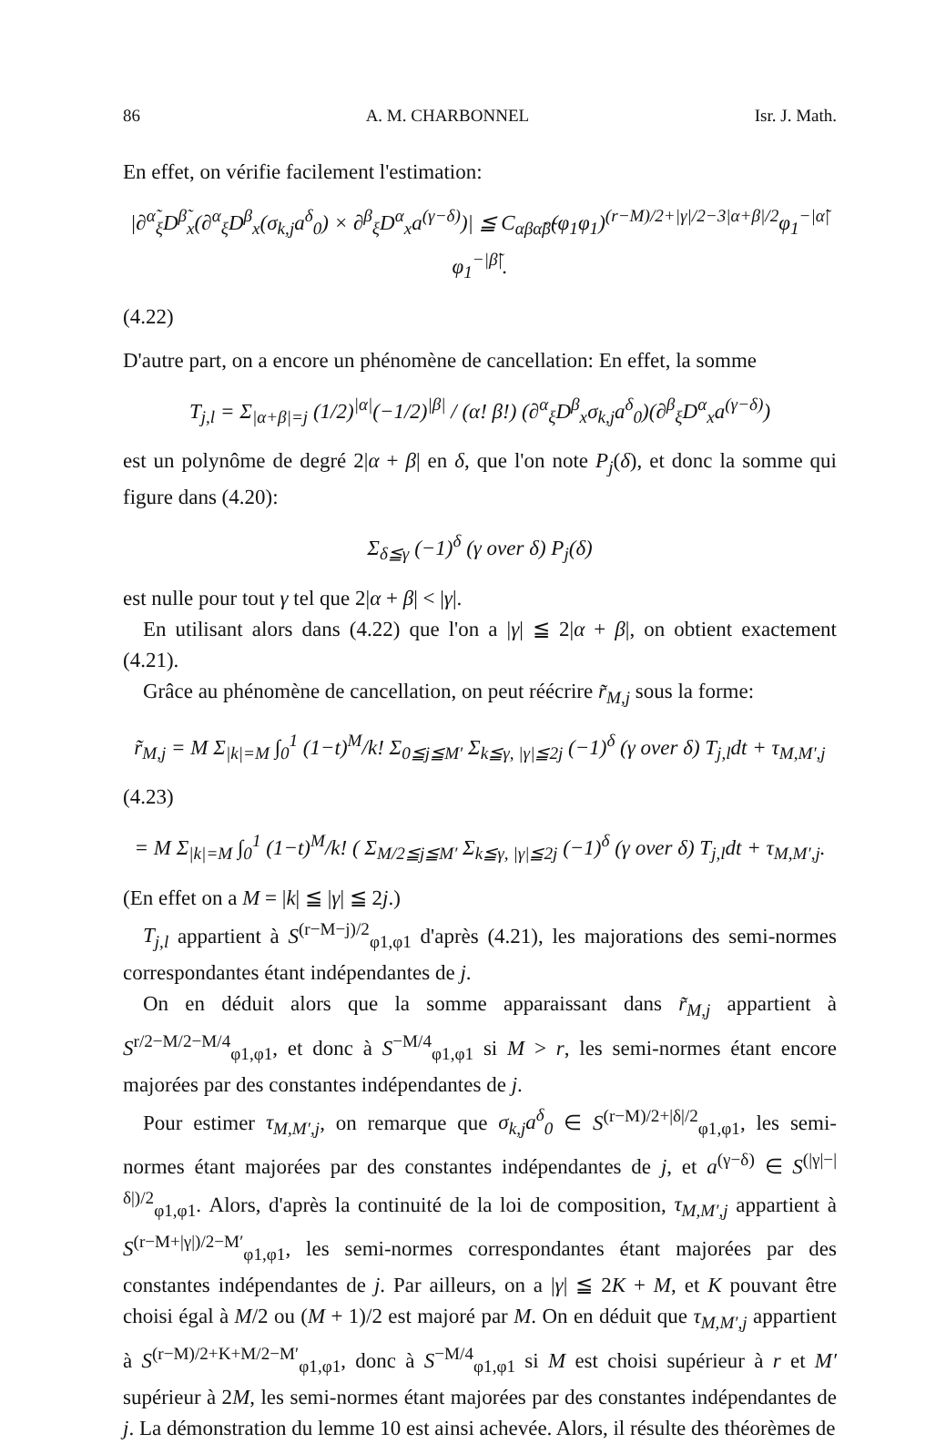86 A. M. CHARBONNEL Isr. J. Math.
En effet, on vérifie facilement l'estimation:
|∂<sup>α̃</sup><sub>ξ</sub>D<sup>β̃</sup><sub>x</sub>(∂<sup>α</sup><sub>ξ</sub>D<sup>β</sup><sub>x</sub>(σ<sub>k,j</sub>a<sup>δ</sup><sub>0</sub>) × ∂<sup>β</sup><sub>ξ</sub>D<sup>α</sup><sub>x</sub>a<sup>(γ−δ)</sup>)| ≦ C<sub>αβα̃β̃</sub>(φ<sub>1</sub>φ<sub>1</sub>)<sup>(r−M)/2+|γ|/2−3|α+β|/2</sup>φ<sub>1</sub><sup>−|α̃|</sup>φ<sub>1</sub><sup>−|β̃|</sup>.
(4.22)
D'autre part, on a encore un phénomène de cancellation: En effet, la somme
T<sub>j,l</sub> = Σ<sub>|α+β|=j</sub> (1/2)<sup>|α|</sup>(−1/2)<sup>|β|</sup> / (α! β!) (∂<sup>α</sup><sub>ξ</sub>D<sup>β</sup><sub>x</sub>σ<sub>k,j</sub>a<sup>δ</sup><sub>0</sub>)(∂<sup>β</sup><sub>ξ</sub>D<sup>α</sup><sub>x</sub>a<sup>(γ−δ)</sup>)
est un polynôme de degré 2|α + β| en δ, que l'on note P<sub>j</sub>(δ), et donc la somme qui figure dans (4.20):
Σ<sub>δ≦γ</sub> (−1)<sup>δ</sup> (γ over δ) P<sub>j</sub>(δ)
est nulle pour tout γ tel que 2|α + β| < |γ|.
En utilisant alors dans (4.22) que l'on a |γ| ≦ 2|α + β|, on obtient exactement (4.21).
Grâce au phénomène de cancellation, on peut réécrire r̃<sub>M,j</sub> sous la forme:
r̃<sub>M,j</sub> = M Σ<sub>|k|=M</sub> ∫<sub>0</sub><sup>1</sup> (1−t)<sup>M</sup>/k! Σ<sub>0≦j≦M′</sub> Σ<sub>k≦γ, |γ|≦2j</sub> (−1)<sup>δ</sup> (γ over δ) T<sub>j,l</sub>dt + τ<sub>M,M′,j</sub>
(4.23)
= M Σ<sub>|k|=M</sub> ∫<sub>0</sub><sup>1</sup> (1−t)<sup>M</sup>/k! ( Σ<sub>M/2≦j≦M′</sub> Σ<sub>k≦γ, |γ|≦2j</sub> (−1)<sup>δ</sup> (γ over δ) T<sub>j,l</sub>dt + τ<sub>M,M′,j</sub>.
(En effet on a M = |k| ≦ |γ| ≦ 2j.)
T<sub>j,l</sub> appartient à S<sup>(r−M−j)/2</sup><sub>φ1,φ1</sub> d'après (4.21), les majorations des semi-normes correspondantes étant indépendantes de j.
On en déduit alors que la somme apparaissant dans r̃<sub>M,j</sub> appartient à S<sup>r/2−M/2−M/4</sup><sub>φ1,φ1</sub>, et donc à S<sup>−M/4</sup><sub>φ1,φ1</sub> si M > r, les semi-normes étant encore majorées par des constantes indépendantes de j.
Pour estimer τ<sub>M,M′,j</sub>, on remarque que σ<sub>k,j</sub>a<sup>δ</sup><sub>0</sub> ∈ S<sup>(r−M)/2+|δ|/2</sup><sub>φ1,φ1</sub>, les semi-normes étant majorées par des constantes indépendantes de j, et a<sup>(γ−δ)</sup> ∈ S<sup>(|γ|−|δ|)/2</sup><sub>φ1,φ1</sub>. Alors, d'après la continuité de la loi de composition, τ<sub>M,M′,j</sub> appartient à S<sup>(r−M+|γ|)/2−M′</sup><sub>φ1,φ1</sub>, les semi-normes correspondantes étant majorées par des constantes indépendantes de j. Par ailleurs, on a |γ| ≦ 2K + M, et K pouvant être choisi égal à M/2 ou (M + 1)/2 est majoré par M. On en déduit que τ<sub>M,M′,j</sub> appartient à S<sup>(r−M)/2+K+M/2−M′</sup><sub>φ1,φ1</sub>, donc à S<sup>−M/4</sup><sub>φ1,φ1</sub> si M est choisi supérieur à r et M′ supérieur à 2M, les semi-normes étant majorées par des constantes indépendantes de j. La démonstration du lemme 10 est ainsi achevée. Alors, il résulte des théorèmes de